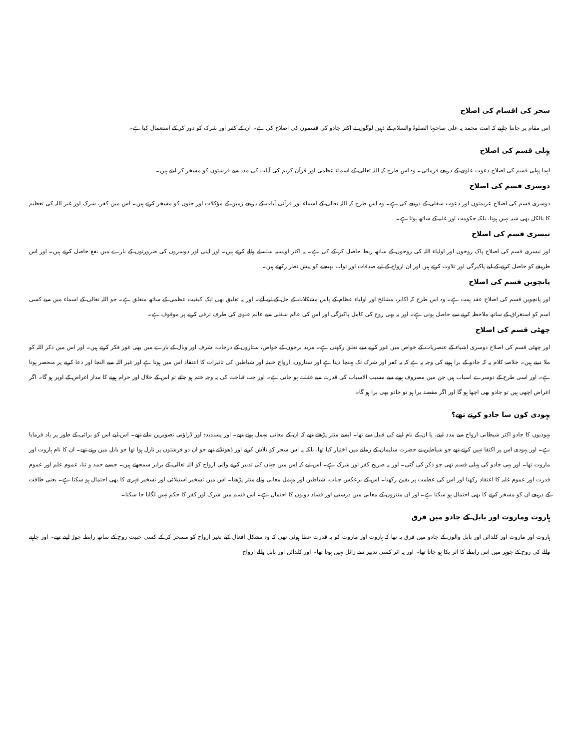سحر کی اقسام کی اصلاح
اس مقام پر جاننا چاہیے کہ امت محمد یہ علی صاحبہا الصلوۃ والسلام کے ذہین لوگوں نے اکثر جادو کی قسموں کی اصلاح کی ہے۔ ان کے کفر اور شرک کو دور کر کے استعمال کیا ہے۔
پہلی قسم کی اصلاح
لہذا پہلی قسم کی اصلاح دعوت علوی کے ذریعے فرمائی۔ وہ اس طرح کہ اللہ تعالی کے اسماء عظمی اور قرآن کریم کی آیات کی مدد سے فرشتوں کو مسخر کر لیتے ہیں۔
دوسری قسم کی اصلاح
دوسری قسم کی اصلاح عزیمتوں اور دعوت سفلی کے ذریعے کی ہے۔ وہ اس طرح کہ اللہ تعالی کے اسماء اور قرآنی آیات کے ذریعے زمین کے مؤکلات اور جنوں کو مسخر کرتے ہیں۔ اس میں کفر، شرک اور غیر اللہ کی تعظیم کا بالکل بھی شبہ نہیں ہوتا، بلکہ حکومت اور غلبہ کے ساتھ ہوتا ہے۔
تیسری قسم کی اصلاح
اور تیسری قسم کی اصلاح پاک روحوں اور اولیاء اللہ کی روحوں کے ساتھ ربط حاصل کر کے کی ہے۔ یہ اکثر اویسیہ سلسلے والے کرتے ہیں۔ اور اپنی اور دوسروں کی ضرورتوں کے بارے میں نفع حاصل کرتے ہیں۔ اور اس طریقے کو حاصل کرنے کے لیے پاکیزگی اور تلاوت کرتے ہیں اور ان ارواح کے لیے صدقات اور ثواب بھیجنے کو پیش نظر رکھتے ہیں۔
پانچویں قسم کی اصلاح
اور پانچویں قسم کی اصلاح عقد ہمت ہے۔ وہ اس طرح کہ اکابر، مشائخ اور اولیاء عظام کے پاس مشکلات کے حل کے لیے آئے۔ اور یہ تعلیق بھی ایک کیفیت عظمی کے ساتھ متعلق ہے۔ جو اللہ تعالی کے اسماء میں سے کسی اسم کو استغراق کے ساتھ ملاحظہ کرنے سے حاصل ہوتی ہے۔ اور یہ بھی روح کی کامل پاکیزگی اور اس کی عالم سفلی سے عالم علوی کی طرف ترقی کرنے پر موقوف ہے۔
چھٹی قسم کی اصلاح
اور چھٹی قسم کی اصلاح دوسری اشیاء کے عنصریات کے خواص میں غور کرنے سے تعلق رکھتی ہے۔ مزید برجوں کے خواص، ستاروں کے درجات، شرف اور وبال کے بارے میں بھی غور فکر کرتے ہیں۔ اور اس میں ذکر اللہ کو ملا دیتے ہیں۔ خلاصۂ کلام یہ کہ جادو کے برا ہونے کی وجہ یہ ہے کہ یہ کفر اور شرک تک پہنچا دیتا ہے اور ستاروں، ارواح خبیثہ اور شیاطین کی تاثیرات کا اعتقاد اس میں ہوتا ہے اور غیر اللہ سے التجا اور دعا کرنے پر منحصر ہوتا ہے۔ اور اسی طرح کے دوسرے اسباب ہیں جن میں مصروف ہونے سے مسبب الاسباب کی قدرت سے غفلت ہو جاتی ہے۔ اور جب قباحت کی یہ وجہ ختم ہو جائے تو اس کے حلال اور حرام ہونے کا مدار اغراض کے اوپر ہو گا۔ اگر اغراض اچھی ہیں تو جادو بھی اچھا ہو گا اور اگر مقصد برا ہو تو جادو بھی برا ہو گا۔
یہودی کون سا جادو کرتے تھے؟
یہودیوں کا جادو اکثر شیطانی ارواح سے مدد لینے، یا ان کے نام لینے کی قبیل سے تھا۔ ایسے منتر پڑھتے تھے کہ ان کے معانی مہمل ہوتے تھے۔ اور پسندیدہ اور ڈراؤنی تصویریں بناتے تھے۔ اس لیے اس کو برائی کے طور پر یاد فرمایا ہے۔ اور یہودی اس پر اکتفا نہیں کرتے تھے جو شیاطین نے حضرت سلیمان کے زمانے میں اختیار کیا تھا، بلکہ یہ اس سحر کو تلاش کرتے اور ڈھونڈتے تھے جو ان دو فرشتوں پر نازل ہوا تھا جو بابل میں رہتے تھے۔ ان کا نام ہاروت اور ماروت تھا۔ اور یہی جادو کی پہلی قسم تھی جو ذکر کی گئی۔ اور یہ صریح کفر اور شرک ہے۔ اس لیے کہ اس میں جہان کی تدبیر کرنے والی ارواح کو اللہ تعالی کے برابر سمجھتے ہیں۔ جیسے حمد و ثنا، عموم علم اور عموم قدرت اور عموم غلبہ کا اعتقاد رکھنا اور اس کی عظمت پر یقین رکھنا۔ اس کے برعکس جنات، شیاطین اور مہمل معانی والے منتر پڑھنا۔ اس میں تسخیر استیلائی اور تسخیر قہری کا بھی احتمال ہو سکتا ہے۔ یعنی طاقت کے ذریعے ان کو مسخر کرنے کا بھی احتمال ہو سکتا ہے۔ اور ان منتروں کے معانی میں درستی اور فساد دونوں کا احتمال ہے۔ اس قسم میں شرک اور کفر کا حکم نہیں لگایا جا سکتا۔
ہاروت وماروت اور بابل کے جادو میں فرق
ہاروت اور ماروت اور کلدائن اور بابل والوں کے جادو میں فرق یہ تھا کہ ہاروت اور ماروت کو یہ قدرت عطا ہوئی تھی کہ وہ مشکل افعال کیے بغیر ارواح کو مسخر کر کے کسی خبیث روح کے ساتھ رابطہ جوڑ لیتے تھے۔ اور چاہنے والے کی روح کے جوہر میں اس رابطے کا اثر پکا ہو جاتا تھا۔ اور یہ اثر کسی تدبیر سے زائل نہیں ہوتا تھا۔ اور کلدائن اور بابل والے ارواح